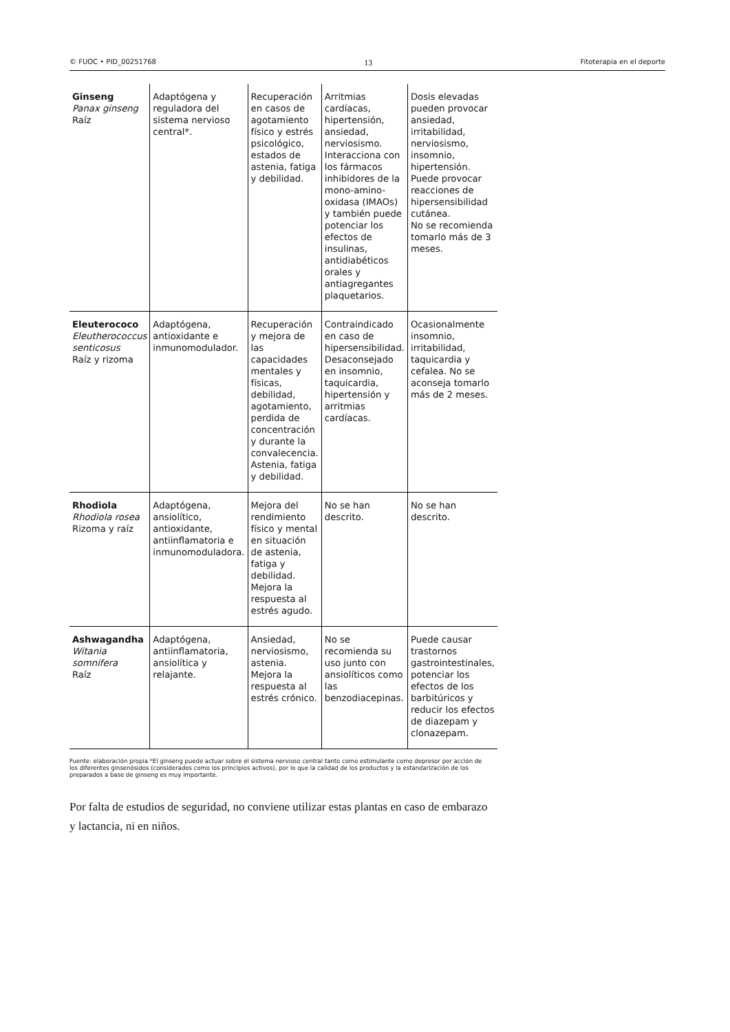© FUOC • PID_00251768 13 Fitoterapia en el deporte
| Ginseng Panax ginseng Raíz | Adaptógena y reguladora del sistema nervioso central*. | Recuperación en casos de agotamiento físico y estrés psicológico, estados de astenia, fatiga y debilidad. | Arritmias cardíacas, hipertensión, ansiedad, nerviosismo. Interacciona con los fármacos inhibidores de la mono-amino-oxidasa (IMAOs) y también puede potenciar los efectos de insulinas, antidiabéticos orales y antiagregantes plaquetarios. | Dosis elevadas pueden provocar ansiedad, irritabilidad, nerviosismo, insomnio, hipertensión. Puede provocar reacciones de hipersensibilidad cutánea. No se recomienda tomarlo más de 3 meses. |
| Eleuterococo Eleutherococcus senticosus Raíz y rizoma | Adaptógena, antioxidante e inmunomodulador. | Recuperación y mejora de las capacidades mentales y físicas, debilidad, agotamiento, perdida de concentración y durante la convalecencia. Astenia, fatiga y debilidad. | Contraindicado en caso de hipersensibilidad. Desaconsejado en insomnio, taquicardia, hipertensión y arritmias cardíacas. | Ocasionalmente insomnio, irritabilidad, taquicardia y cefalea. No se aconseja tomarlo más de 2 meses. |
| Rhodiola Rhodiola rosea Rizoma y raíz | Adaptógena, ansiolítico, antioxidante, antiinflamatoria e inmunomoduladora. | Mejora del rendimiento físico y mental en situación de astenia, fatiga y debilidad. Mejora la respuesta al estrés agudo. | No se han descrito. | No se han descrito. |
| Ashwagandha Witania somnifera Raíz | Adaptógena, antiinflamatoria, ansiolítica y relajante. | Ansiedad, nerviosismo, astenia. Mejora la respuesta al estrés crónico. | No se recomienda su uso junto con ansiolíticos como las benzodiacepinas. | Puede causar trastornos gastrointestinales, potenciar los efectos de los barbitúricos y reducir los efectos de diazepam y clonazepam. |
Fuente: elaboración propia.*El ginseng puede actuar sobre el sistema nervioso central tanto como estimulante como depresor por acción de los diferentes ginsenósidos (considerados como los principios activos), por lo que la calidad de los productos y la estandarización de los preparados a base de ginseng es muy importante.
Por falta de estudios de seguridad, no conviene utilizar estas plantas en caso de embarazo y lactancia, ni en niños.